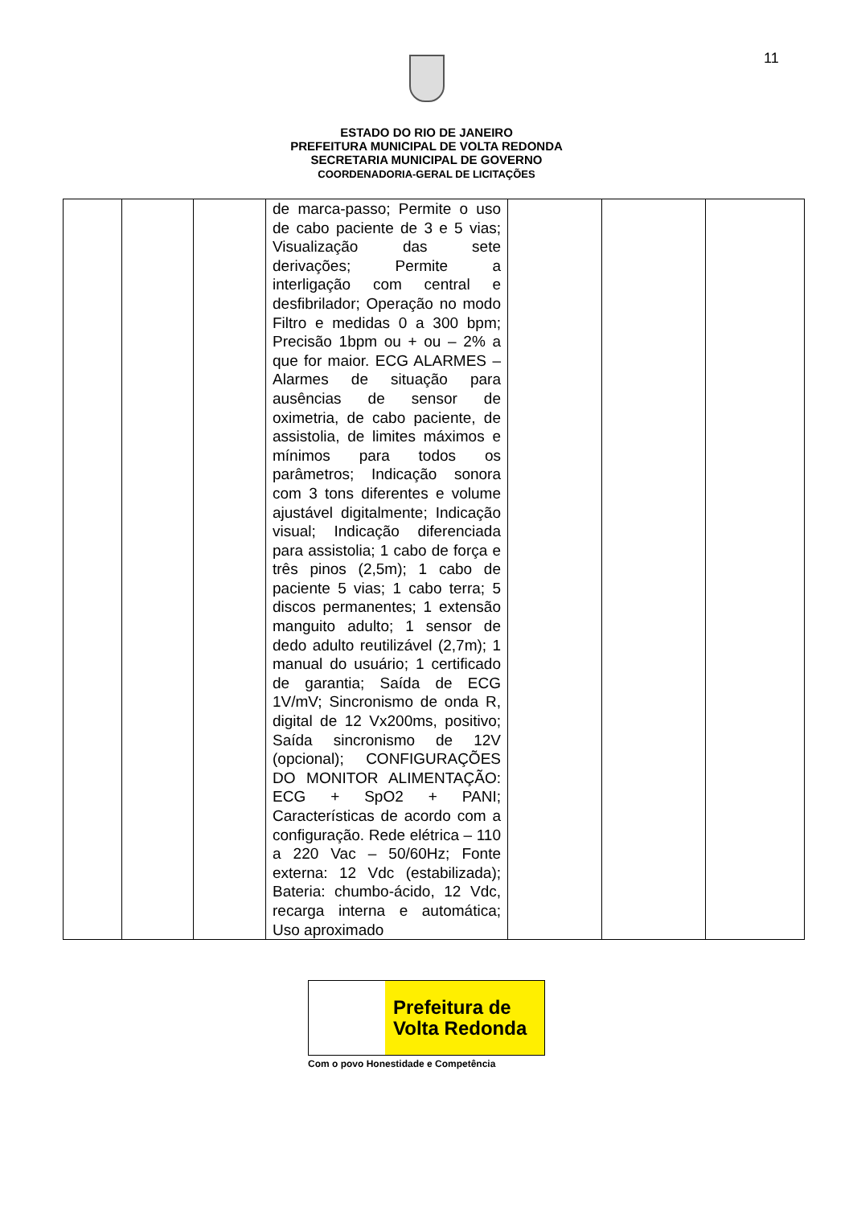11
ESTADO DO RIO DE JANEIRO
PREFEITURA MUNICIPAL DE VOLTA REDONDA
SECRETARIA MUNICIPAL DE GOVERNO
COORDENADORIA-GERAL DE LICITAÇÕES
| | | | de marca-passo; Permite o uso de cabo paciente de 3 e 5 vias; Visualização das sete derivações; Permite a interligação com central e desfibrilador; Operação no modo Filtro e medidas 0 a 300 bpm; Precisão 1bpm ou + ou – 2% a que for maior. ECG ALARMES – Alarmes de situação para ausências de sensor de oximetria, de cabo paciente, de assistolia, de limites máximos e mínimos para todos os parâmetros; Indicação sonora com 3 tons diferentes e volume ajustável digitalmente; Indicação visual; Indicação diferenciada para assistolia; 1 cabo de força e três pinos (2,5m); 1 cabo de paciente 5 vias; 1 cabo terra; 5 discos permanentes; 1 extensão manguito adulto; 1 sensor de dedo adulto reutilizável (2,7m); 1 manual do usuário; 1 certificado de garantia; Saída de ECG 1V/mV; Sincronismo de onda R, digital de 12 Vx200ms, positivo; Saída sincronismo de 12V (opcional); CONFIGURAÇÕES DO MONITOR ALIMENTAÇÃO: ECG + SpO2 + PANI; Características de acordo com a configuração. Rede elétrica – 110 a 220 Vac – 50/60Hz; Fonte externa: 12 Vdc (estabilizada); Bateria: chumbo-ácido, 12 Vdc, recarga interna e automática; Uso aproximado | | | |
Prefeitura de
Volta Redonda
Com o povo Honestidade e Competência